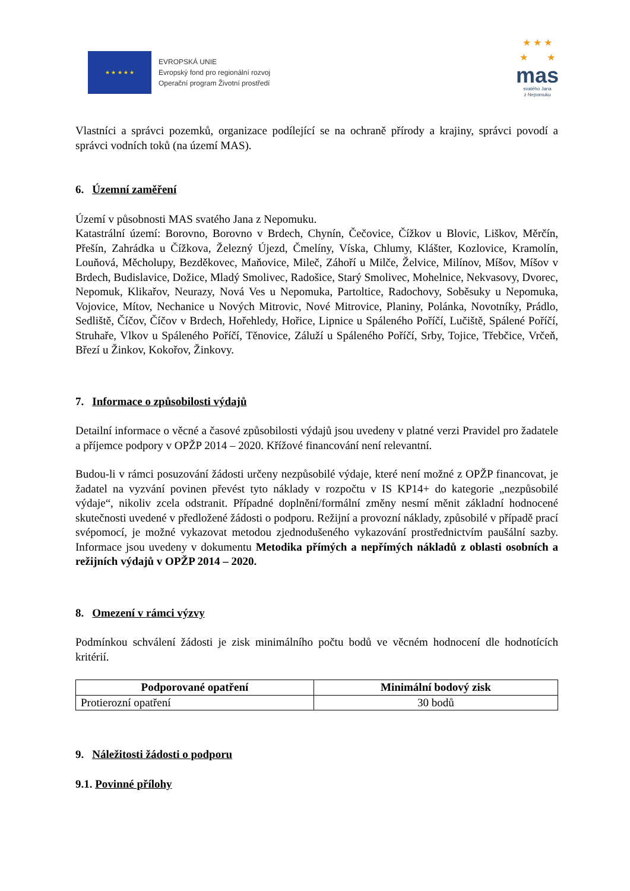★ ★ ★ ★ ★
EVROPSKÁ UNIE
Evropský fond pro regionální rozvoj
Operační program Životní prostředí
★ ★ ★
★ ★
mas
svatého Jana
z Nepomuku
Vlastníci a správci pozemků, organizace podílející se na ochraně přírody a krajiny, správci povodí a správci vodních toků (na území MAS).
6. Územní zaměření
Území v působnosti MAS svatého Jana z Nepomuku.
Katastrální území: Borovno, Borovno v Brdech, Chynín, Čečovice, Čížkov u Blovic, Liškov, Měrčín, Přešín, Zahrádka u Čížkova, Železný Újezd, Čmelíny, Víska, Chlumy, Klášter, Kozlovice, Kramolín, Louňová, Měcholupy, Bezděkovec, Maňovice, Mileč, Záhoří u Milče, Želvice, Milínov, Míšov, Míšov v Brdech, Budislavice, Dožice, Mladý Smolivec, Radošice, Starý Smolivec, Mohelnice, Nekvasovy, Dvorec, Nepomuk, Klikařov, Neurazy, Nová Ves u Nepomuka, Partoltice, Radochovy, Soběsuky u Nepomuka, Vojovice, Mítov, Nechanice u Nových Mitrovic, Nové Mitrovice, Planiny, Polánka, Novotníky, Prádlo, Sedliště, Číčov, Číčov v Brdech, Hořehledy, Hořice, Lipnice u Spáleného Poříčí, Lučiště, Spálené Poříčí, Struhaře, Vlkov u Spáleného Poříčí, Těnovice, Záluží u Spáleného Poříčí, Srby, Tojice, Třebčice, Vrčeň, Březí u Žinkov, Kokořov, Žinkovy.
7. Informace o způsobilosti výdajů
Detailní informace o věcné a časové způsobilosti výdajů jsou uvedeny v platné verzi Pravidel pro žadatele a příjemce podpory v OPŽP 2014 – 2020. Křížové financování není relevantní.
Budou-li v rámci posuzování žádosti určeny nezpůsobilé výdaje, které není možné z OPŽP financovat, je žadatel na vyzvání povinen převést tyto náklady v rozpočtu v IS KP14+ do kategorie „nezpůsobilé výdaje“, nikoliv zcela odstranit. Případné doplnění/formální změny nesmí měnit základní hodnocené skutečnosti uvedené v předložené žádosti o podporu. Režijní a provozní náklady, způsobilé v případě prací svépomocí, je možné vykazovat metodou zjednodušeného vykazování prostřednictvím paušální sazby. Informace jsou uvedeny v dokumentu Metodika přímých a nepřímých nákladů z oblasti osobních a režijních výdajů v OPŽP 2014 – 2020.
8. Omezení v rámci výzvy
Podmínkou schválení žádosti je zisk minimálního počtu bodů ve věcném hodnocení dle hodnotících kritérií.
| Podporované opatření | Minimální bodový zisk |
| --- | --- |
| Protierozní opatření | 30 bodů |
9. Náležitosti žádosti o podporu
9.1. Povinné přílohy